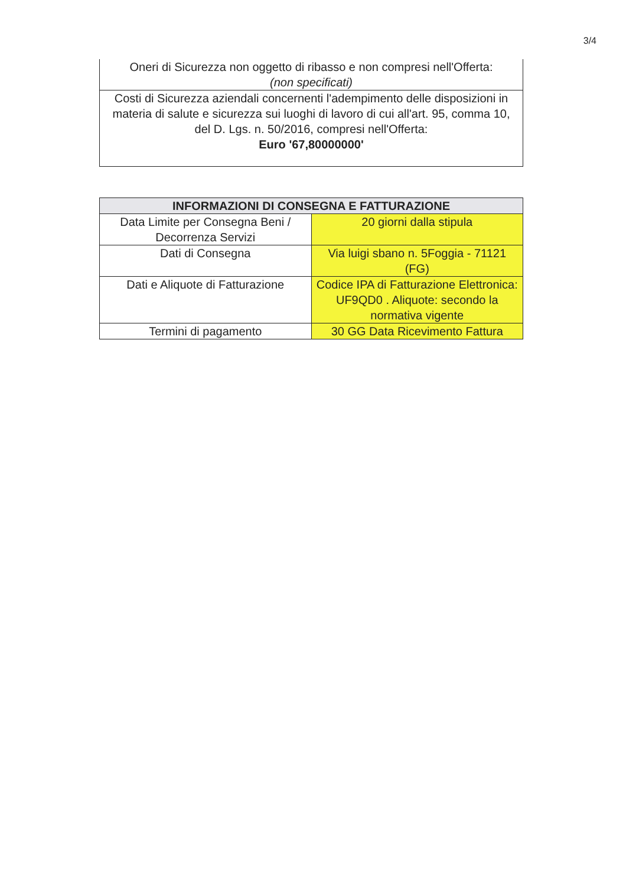3/4
| Oneri di Sicurezza non oggetto di ribasso e non compresi nell'Offerta: (non specificati) |
| Costi di Sicurezza aziendali concernenti l'adempimento delle disposizioni in materia di salute e sicurezza sui luoghi di lavoro di cui all'art. 95, comma 10, del D. Lgs. n. 50/2016, compresi nell'Offerta: Euro '67,80000000' |
| INFORMAZIONI DI CONSEGNA E FATTURAZIONE | |
| --- | --- |
| Data Limite per Consegna Beni / Decorrenza Servizi | 20 giorni dalla stipula |
| Dati di Consegna | Via luigi sbano n. 5Foggia - 71121 (FG) |
| Dati e Aliquote di Fatturazione | Codice IPA di Fatturazione Elettronica: UF9QD0 . Aliquote: secondo la normativa vigente |
| Termini di pagamento | 30 GG Data Ricevimento Fattura |